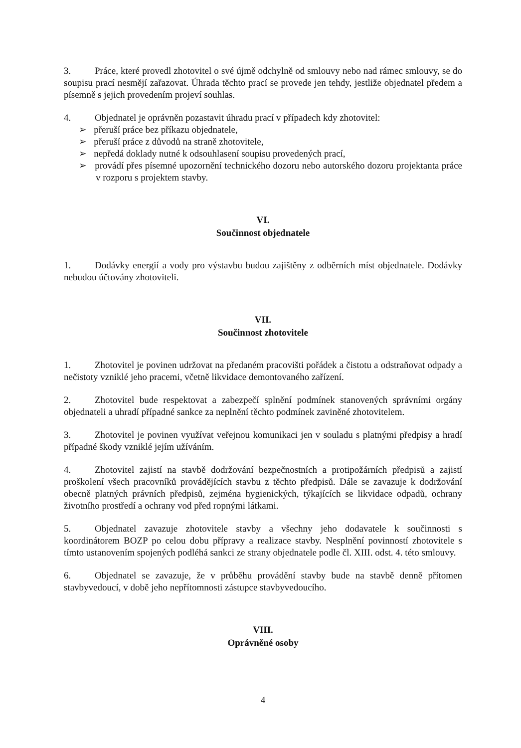3. Práce, které provedl zhotovitel o své újmě odchylně od smlouvy nebo nad rámec smlouvy, se do soupisu prací nesmějí zařazovat. Úhrada těchto prací se provede jen tehdy, jestliže objednatel předem a písemně s jejich provedením projeví souhlas.
4. Objednatel je oprávněn pozastavit úhradu prací v případech kdy zhotovitel:
➢ přeruší práce bez příkazu objednatele,
➢ přeruší práce z důvodů na straně zhotovitele,
➢ nepředá doklady nutné k odsouhlasení soupisu provedených prací,
➢ provádí přes písemné upozornění technického dozoru nebo autorského dozoru projektanta práce v rozporu s projektem stavby.
VI.
Součinnost objednatele
1. Dodávky energií a vody pro výstavbu budou zajištěny z odběrních míst objednatele. Dodávky nebudou účtovány zhotoviteli.
VII.
Součinnost zhotovitele
1. Zhotovitel je povinen udržovat na předaném pracovišti pořádek a čistotu a odstraňovat odpady a nečistoty vzniklé jeho pracemi, včetně likvidace demontovaného zařízení.
2. Zhotovitel bude respektovat a zabezpečí splnění podmínek stanovených správními orgány objednateli a uhradí případné sankce za neplnění těchto podmínek zaviněné zhotovitelem.
3. Zhotovitel je povinen využívat veřejnou komunikaci jen v souladu s platnými předpisy a hradí případné škody vzniklé jejím užíváním.
4. Zhotovitel zajistí na stavbě dodržování bezpečnostních a protipožárních předpisů a zajistí proškolení všech pracovníků provádějících stavbu z těchto předpisů. Dále se zavazuje k dodržování obecně platných právních předpisů, zejména hygienických, týkajících se likvidace odpadů, ochrany životního prostředí a ochrany vod před ropnými látkami.
5. Objednatel zavazuje zhotovitele stavby a všechny jeho dodavatele k součinnosti s koordinátorem BOZP po celou dobu přípravy a realizace stavby. Nesplnění povinností zhotovitele s tímto ustanovením spojených podléhá sankci ze strany objednatele podle čl. XIII. odst. 4. této smlouvy.
6. Objednatel se zavazuje, že v průběhu provádění stavby bude na stavbě denně přítomen stavbyvedoucí, v době jeho nepřítomnosti zástupce stavbyvedoucího.
VIII.
Oprávněné osoby
4